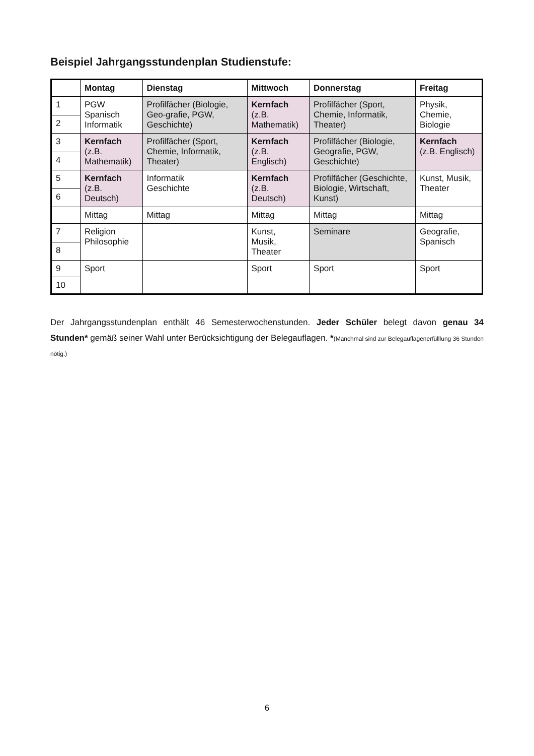Beispiel Jahrgangsstundenplan Studienstufe:
| | Montag | Dienstag | Mittwoch | Donnerstag | Freitag |
| --- | --- | --- | --- | --- | --- |
| 1 | PGW Spanisch Informatik | Profilfächer (Biologie, Geo-grafie, PGW, Geschichte) | Kernfach (z.B. Mathematik) | Profilfächer (Sport, Chemie, Informatik, Theater) | Physik, Chemie, Biologie |
| 2 | | | | | |
| 3 | Kernfach (z.B. Mathematik) | Profilfächer (Sport, Chemie, Informatik, Theater) | Kernfach (z.B. Englisch) | Profilfächer (Biologie, Geografie, PGW, Geschichte) | Kernfach (z.B. Englisch) |
| 4 | | | | | |
| 5 | Kernfach (z.B. Deutsch) | Informatik Geschichte | Kernfach (z.B. Deutsch) | Profilfächer (Geschichte, Biologie, Wirtschaft, Kunst) | Kunst, Musik, Theater |
| 6 | | | | | |
| | Mittag | Mittag | Mittag | Mittag | Mittag |
| 7 | Religion Philosophie | | Kunst, Musik, Theater | Seminare | Geografie, Spanisch |
| 8 | | | | | |
| 9 | Sport | | Sport | Sport | Sport |
| 10 | | | | | |
Der Jahrgangsstundenplan enthält 46 Semesterwochenstunden. Jeder Schüler belegt davon genau 34 Stunden* gemäß seiner Wahl unter Berücksichtigung der Belegauflagen. *(Manchmal sind zur Belegauflagenerfülllung 36 Stunden nötig.)
6